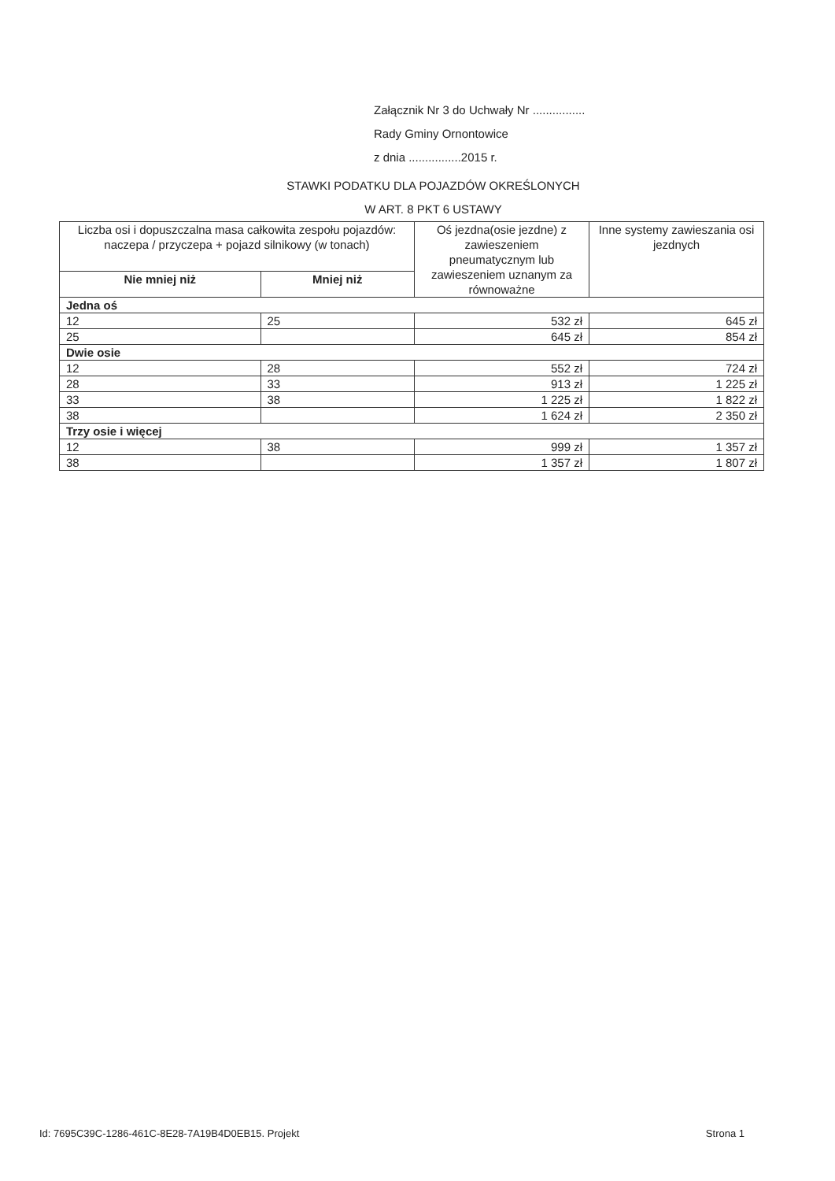Załącznik Nr 3 do Uchwały Nr ................
Rady Gminy Ornontowice
z dnia ................2015 r.
STAWKI PODATKU DLA POJAZDÓW OKREŚLONYCH
W ART. 8 PKT 6 USTAWY
| Liczba osi i dopuszczalna masa całkowita zespołu pojazdów: naczepa / przyczepa + pojazd silnikowy (w tonach) | | Oś jezdna(osie jezdne) z zawieszeniem pneumatycznym lub zawieszeniem uznanym za równoważne | Inne systemy zawieszania osi jezdnych |
| --- | --- | --- | --- |
| Nie mniej niż | Mniej niż | | |
| Jedna oś | | | |
| 12 | 25 | 532 zł | 645 zł |
| 25 | | 645 zł | 854 zł |
| Dwie osie | | | |
| 12 | 28 | 552 zł | 724 zł |
| 28 | 33 | 913 zł | 1 225 zł |
| 33 | 38 | 1 225 zł | 1 822 zł |
| 38 | | 1 624 zł | 2 350 zł |
| Trzy osie i więcej | | | |
| 12 | 38 | 999 zł | 1 357 zł |
| 38 | | 1 357 zł | 1 807 zł |
Id: 7695C39C-1286-461C-8E28-7A19B4D0EB15. Projekt Strona 1